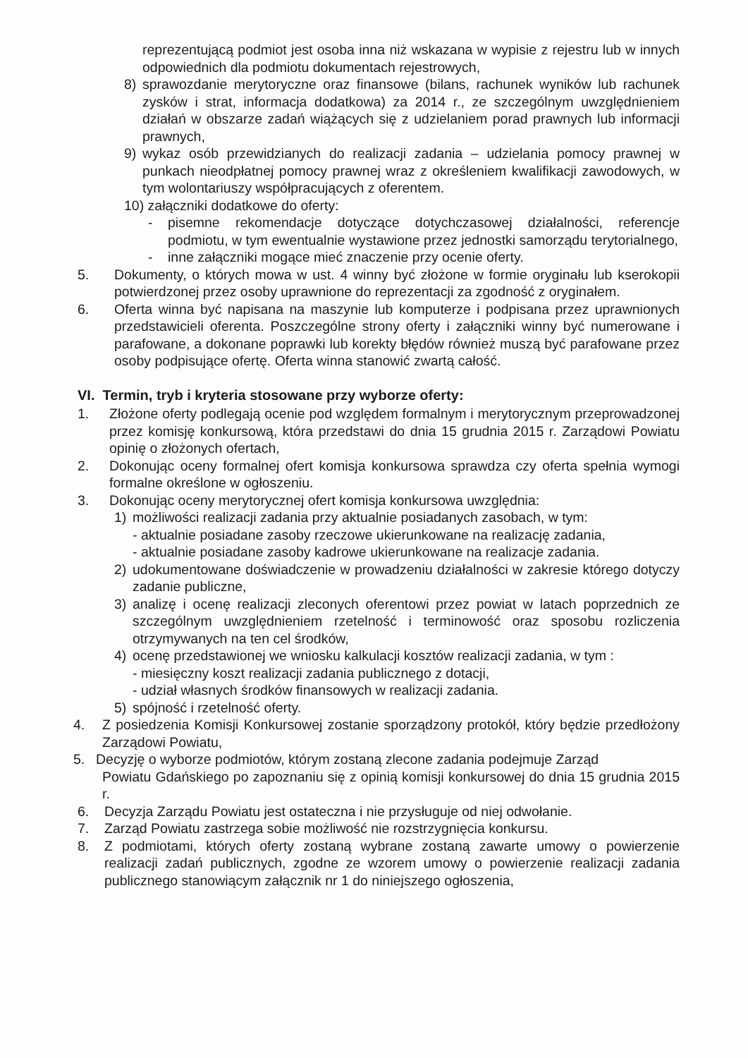reprezentującą podmiot jest osoba inna niż wskazana w wypisie z rejestru lub w innych odpowiednich dla podmiotu dokumentach rejestrowych,
8) sprawozdanie merytoryczne oraz finansowe (bilans, rachunek wyników lub rachunek zysków i strat, informacja dodatkowa) za 2014 r., ze szczególnym uwzględnieniem działań w obszarze zadań wiążących się z udzielaniem porad prawnych lub informacji prawnych,
9) wykaz osób przewidzianych do realizacji zadania – udzielania pomocy prawnej w punkach nieodpłatnej pomocy prawnej wraz z określeniem kwalifikacji zawodowych, w tym wolontariuszy współpracujących z oferentem.
10) załączniki dodatkowe do oferty:
- pisemne rekomendacje dotyczące dotychczasowej działalności, referencje podmiotu, w tym ewentualnie wystawione przez jednostki samorządu terytorialnego,
- inne załączniki mogące mieć znaczenie przy ocenie oferty.
5. Dokumenty, o których mowa w ust. 4 winny być złożone w formie oryginału lub kserokopii potwierdzonej przez osoby uprawnione do reprezentacji za zgodność z oryginałem.
6. Oferta winna być napisana na maszynie lub komputerze i podpisana przez uprawnionych przedstawicieli oferenta. Poszczególne strony oferty i załączniki winny być numerowane i parafowane, a dokonane poprawki lub korekty błędów również muszą być parafowane przez osoby podpisujące ofertę. Oferta winna stanowić zwartą całość.
VI. Termin, tryb i kryteria stosowane przy wyborze oferty:
1. Złożone oferty podlegają ocenie pod względem formalnym i merytorycznym przeprowadzonej przez komisję konkursową, która przedstawi do dnia 15 grudnia 2015 r. Zarządowi Powiatu opinię o złożonych ofertach,
2. Dokonując oceny formalnej ofert komisja konkursowa sprawdza czy oferta spełnia wymogi formalne określone w ogłoszeniu.
3. Dokonując oceny merytorycznej ofert komisja konkursowa uwzględnia:
1) możliwości realizacji zadania przy aktualnie posiadanych zasobach, w tym:
- aktualnie posiadane zasoby rzeczowe ukierunkowane na realizację zadania,
- aktualnie posiadane zasoby kadrowe ukierunkowane na realizacje zadania.
2) udokumentowane doświadczenie w prowadzeniu działalności w zakresie którego dotyczy zadanie publiczne,
3) analizę i ocenę realizacji zleconych oferentowi przez powiat w latach poprzednich ze szczególnym uwzględnieniem rzetelność i terminowość oraz sposobu rozliczenia otrzymywanych na ten cel środków,
4) ocenę przedstawionej we wniosku kalkulacji kosztów realizacji zadania, w tym :
- miesięczny koszt realizacji zadania publicznego z dotacji,
- udział własnych środków finansowych w realizacji zadania.
5) spójność i rzetelność oferty.
4. Z posiedzenia Komisji Konkursowej zostanie sporządzony protokół, który będzie przedłożony Zarządowi Powiatu,
5. Decyzję o wyborze podmiotów, którym zostaną zlecone zadania podejmuje Zarząd
Powiatu Gdańskiego po zapoznaniu się z opinią komisji konkursowej do dnia 15 grudnia 2015 r.
6. Decyzja Zarządu Powiatu jest ostateczna i nie przysługuje od niej odwołanie.
7. Zarząd Powiatu zastrzega sobie możliwość nie rozstrzygnięcia konkursu.
8. Z podmiotami, których oferty zostaną wybrane zostaną zawarte umowy o powierzenie realizacji zadań publicznych, zgodne ze wzorem umowy o powierzenie realizacji zadania publicznego stanowiącym załącznik nr 1 do niniejszego ogłoszenia,